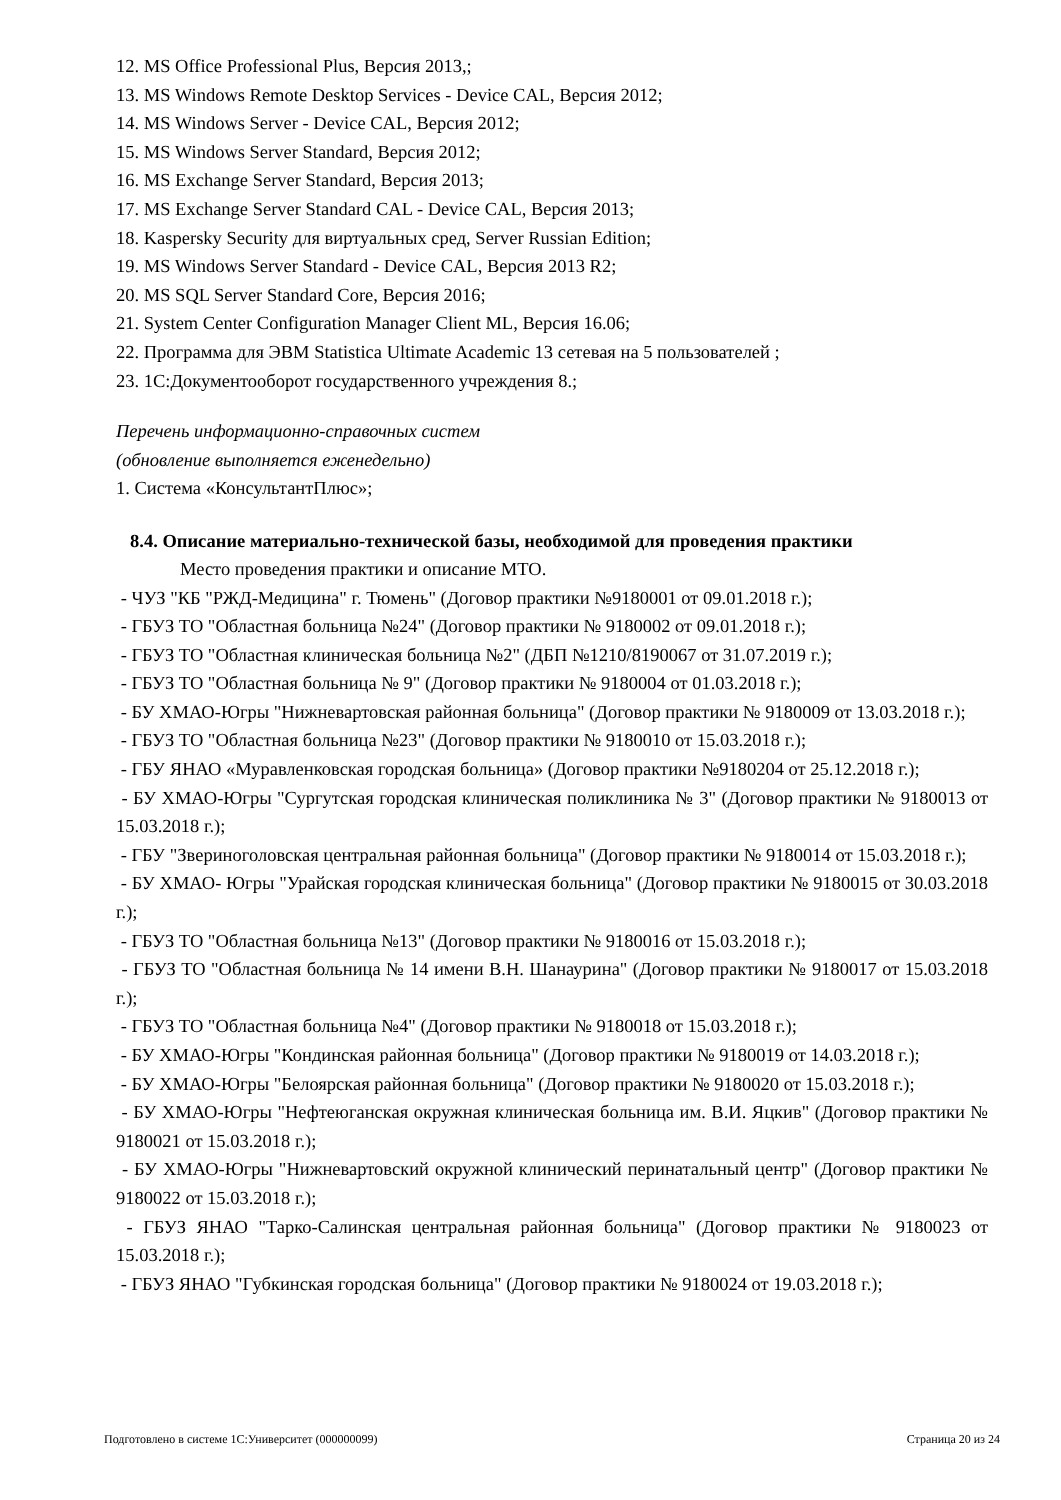12. MS Office Professional Plus, Версия 2013,;
13. MS Windows Remote Desktop Services - Device CAL, Версия 2012;
14. MS Windows Server - Device CAL, Версия 2012;
15. MS Windows Server Standard, Версия 2012;
16. MS Exchange Server Standard, Версия 2013;
17. MS Exchange Server Standard CAL - Device CAL, Версия 2013;
18. Kaspersky Security для виртуальных сред, Server Russian Edition;
19. MS Windows Server Standard - Device CAL, Версия 2013 R2;
20. MS SQL Server Standard Core, Версия 2016;
21. System Center Configuration Manager Client ML, Версия 16.06;
22. Программа для ЭВМ Statistica Ultimate Academic 13 сетевая на 5 пользователей ;
23. 1С:Документооборот государственного учреждения 8.;
Перечень информационно-справочных систем
(обновление выполняется еженедельно)
1. Система «КонсультантПлюс»;
8.4. Описание материально-технической базы, необходимой для проведения практики
Место проведения практики и описание МТО.
- ЧУЗ "КБ "РЖД-Медицина" г. Тюмень" (Договор практики №9180001 от 09.01.2018 г.);
- ГБУЗ ТО "Областная больница №24" (Договор практики № 9180002 от 09.01.2018 г.);
- ГБУЗ ТО "Областная клиническая больница №2" (ДБП №1210/8190067 от 31.07.2019 г.);
- ГБУЗ ТО "Областная больница № 9" (Договор практики № 9180004 от 01.03.2018 г.);
- БУ ХМАО-Югры "Нижневартовская районная больница" (Договор практики № 9180009 от 13.03.2018 г.);
- ГБУЗ ТО "Областная больница №23" (Договор практики № 9180010 от 15.03.2018 г.);
- ГБУ ЯНАО «Муравленковская городская больница» (Договор практики №9180204 от 25.12.2018 г.);
- БУ ХМАО-Югры "Сургутская городская клиническая поликлиника № 3" (Договор практики № 9180013 от 15.03.2018 г.);
- ГБУ "Звериноголовская центральная районная больница" (Договор практики № 9180014 от 15.03.2018 г.);
- БУ ХМАО- Югры "Урайская городская клиническая больница" (Договор практики № 9180015 от 30.03.2018 г.);
- ГБУЗ ТО "Областная больница №13" (Договор практики № 9180016 от 15.03.2018 г.);
- ГБУЗ ТО "Областная больница № 14 имени В.Н. Шанаурина" (Договор практики № 9180017 от 15.03.2018 г.);
- ГБУЗ ТО "Областная больница №4" (Договор практики № 9180018 от 15.03.2018 г.);
- БУ ХМАО-Югры "Кондинская районная больница" (Договор практики № 9180019 от 14.03.2018 г.);
- БУ ХМАО-Югры "Белоярская районная больница" (Договор практики № 9180020 от 15.03.2018 г.);
- БУ ХМАО-Югры "Нефтеюганская окружная клиническая больница им. В.И. Яцкив" (Договор практики № 9180021 от 15.03.2018 г.);
- БУ ХМАО-Югры "Нижневартовский окружной клинический перинатальный центр" (Договор практики № 9180022 от 15.03.2018 г.);
- ГБУЗ ЯНАО "Тарко-Салинская центральная районная больница" (Договор практики № 9180023 от 15.03.2018 г.);
- ГБУЗ ЯНАО "Губкинская городская больница" (Договор практики № 9180024 от 19.03.2018 г.);
Подготовлено в системе 1С:Университет (000000099) Страница 20 из 24